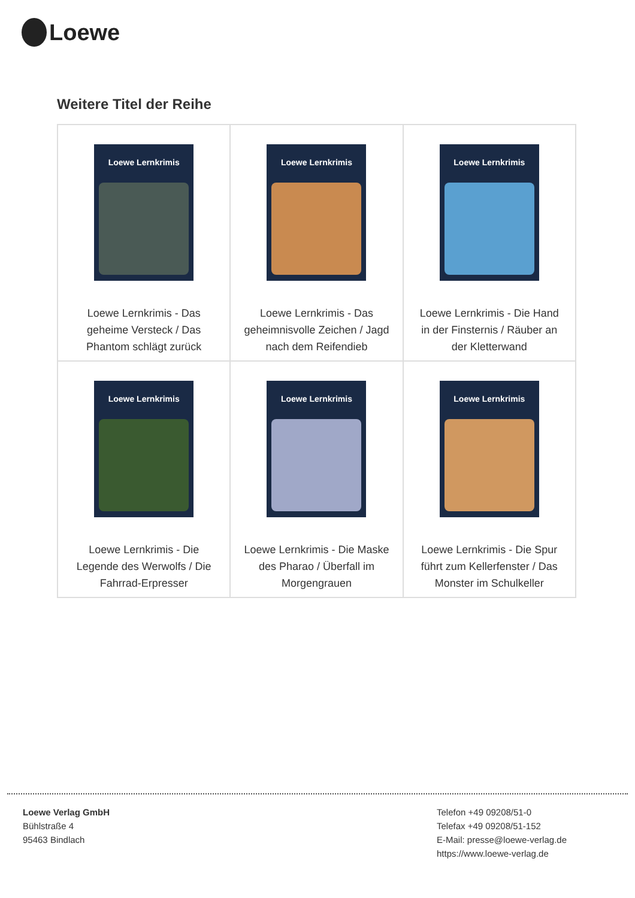Loewe
Weitere Titel der Reihe
| Loewe Lernkrimis Loewe Lernkrimis - Das geheime Versteck / Das Phantom schlägt zurück | Loewe Lernkrimis Loewe Lernkrimis - Das geheimnisvolle Zeichen / Jagd nach dem Reifendieb | Loewe Lernkrimis Loewe Lernkrimis - Die Hand in der Finsternis / Räuber an der Kletterwand |
| Loewe Lernkrimis Loewe Lernkrimis - Die Legende des Werwolfs / Die Fahrrad-Erpresser | Loewe Lernkrimis Loewe Lernkrimis - Die Maske des Pharao / Überfall im Morgengrauen | Loewe Lernkrimis Loewe Lernkrimis - Die Spur führt zum Kellerfenster / Das Monster im Schulkeller |
Loewe Verlag GmbH
Bühlstraße 4
95463 Bindlach
Telefon +49 09208/51-0
Telefax +49 09208/51-152
E-Mail: presse@loewe-verlag.de
https://www.loewe-verlag.de